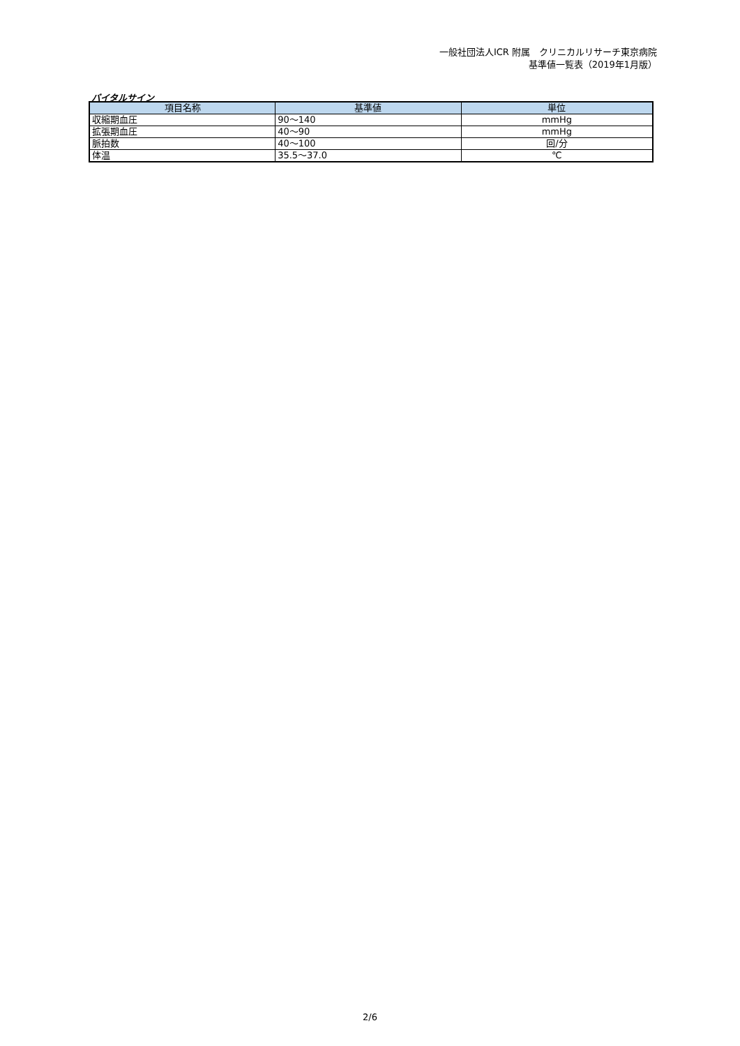一般社団法人ICR 附属　クリニカルリサーチ東京病院
基準値一覧表（2019年1月版）
バイタルサイン
| 項目名称 | 基準値 | 単位 |
| --- | --- | --- |
| 収縮期血圧 | 90～140 | mmHg |
| 拡張期血圧 | 40～90 | mmHg |
| 脈拍数 | 40～100 | 回/分 |
| 体温 | 35.5～37.0 | ℃ |
2/6